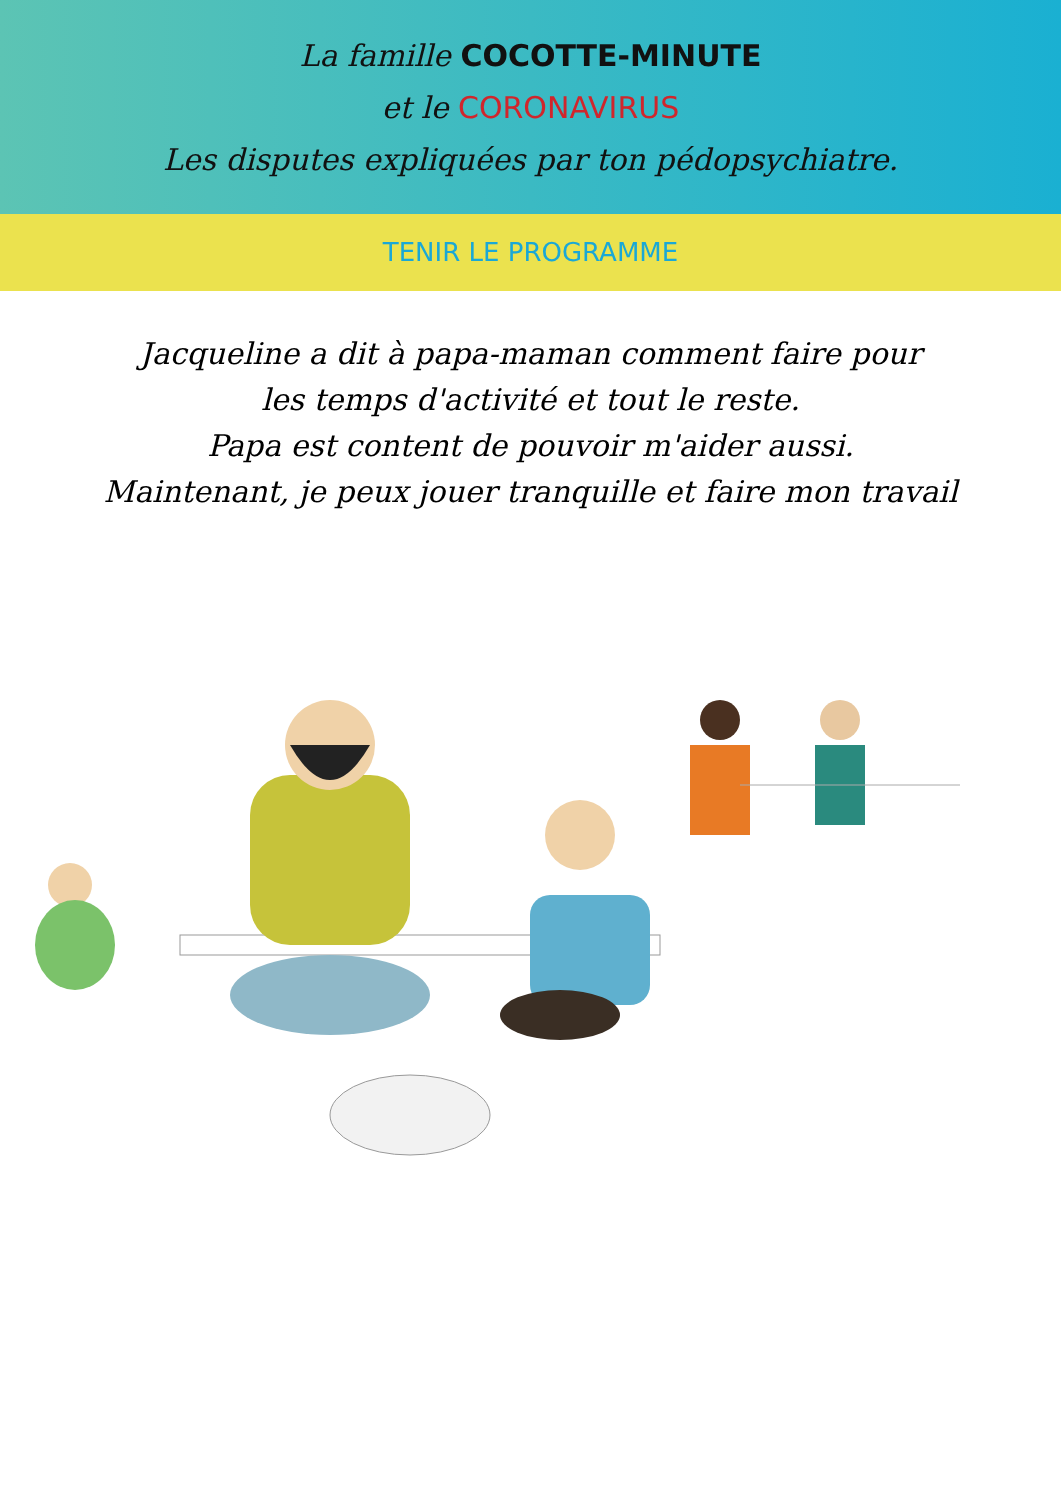La famille COCOTTE-MINUTE
et le CORONAVIRUS
Les disputes expliquées par ton pédopsychiatre.
TENIR LE PROGRAMME
Jacqueline a dit à papa-maman comment faire pour
les temps d'activité et tout le reste.
Papa est content de pouvoir m'aider aussi.
Maintenant, je peux jouer tranquille et faire mon travail